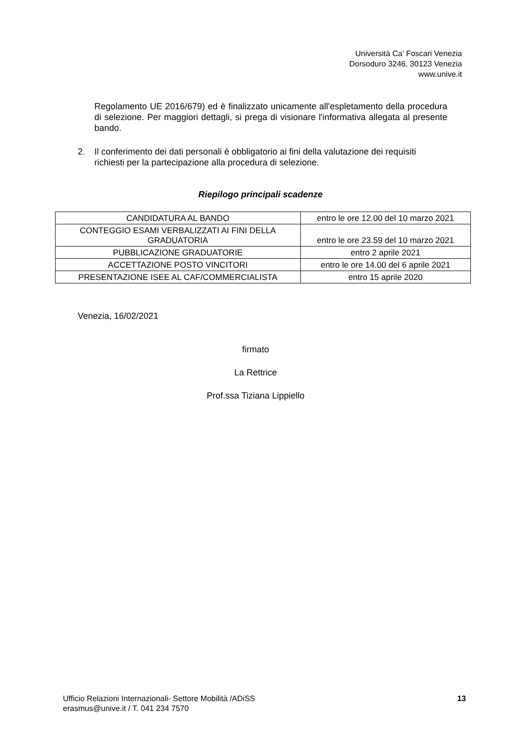Università Ca’ Foscari Venezia
Dorsoduro 3246, 30123 Venezia
www.unive.it
Regolamento UE 2016/679) ed è finalizzato unicamente all'espletamento della procedura di selezione. Per maggiori dettagli, si prega di visionare l'informativa allegata al presente bando.
2. Il conferimento dei dati personali è obbligatorio ai fini della valutazione dei requisiti richiesti per la partecipazione alla procedura di selezione.
Riepilogo principali scadenze
| CANDIDATURA AL BANDO | entro le ore 12.00 del 10 marzo 2021 |
| CONTEGGIO ESAMI VERBALIZZATI AI FINI DELLA GRADUATORIA | entro le ore 23.59 del 10 marzo 2021 |
| PUBBLICAZIONE GRADUATORIE | entro 2 aprile 2021 |
| ACCETTAZIONE POSTO VINCITORI | entro le ore 14.00 del 6 aprile 2021 |
| PRESENTAZIONE ISEE AL CAF/COMMERCIALISTA | entro 15 aprile 2020 |
Venezia, 16/02/2021
firmato
La Rettrice
Prof.ssa Tiziana Lippiello
Ufficio Relazioni Internazionali- Settore Mobilità /ADiSS
erasmus@unive.it / T. 041 234 7570
13